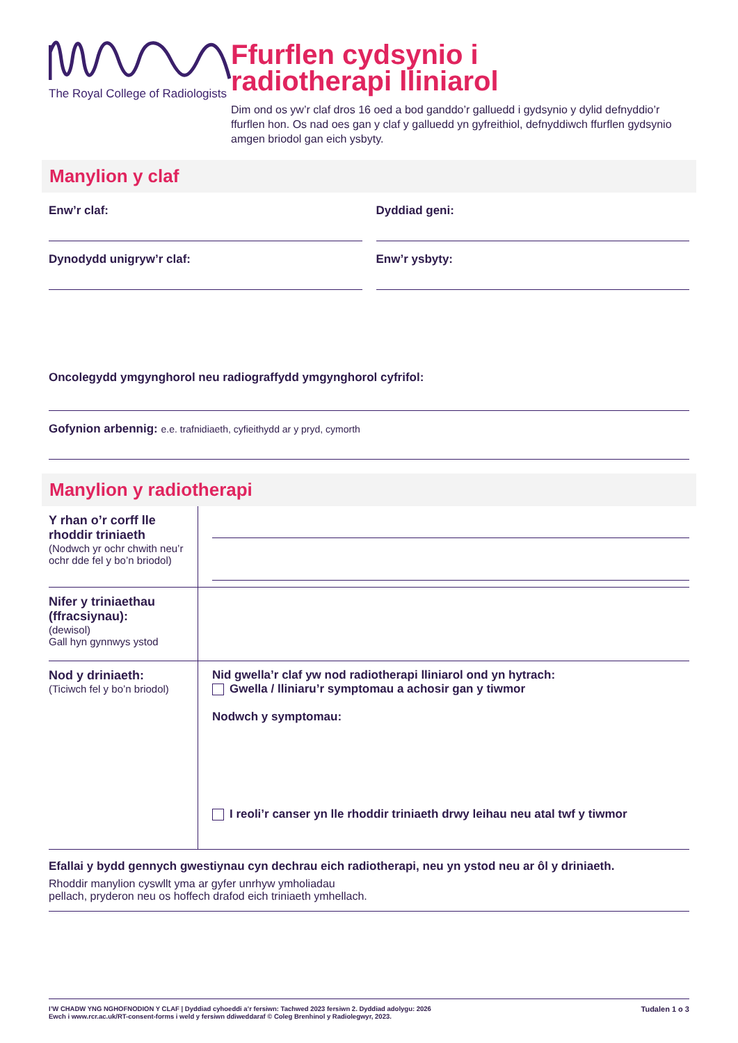The Royal College of Radiologists
Ffurflen cydsynio i
radiotherapi lliniarol
Dim ond os yw’r claf dros 16 oed a bod ganddo’r galluedd i gydsynio y dylid defnyddio’r ffurflen hon. Os nad oes gan y claf y galluedd yn gyfreithiol, defnyddiwch ffurflen gydsynio amgen briodol gan eich ysbyty.
Manylion y claf
Enw’r claf: Dyddiad geni:
Dynodydd unigryw’r claf: Enw’r ysbyty:
Oncolegydd ymgynghorol neu radiograffydd ymgynghorol cyfrifol:
Gofynion arbennig: e.e. trafnidiaeth, cyfieithydd ar y pryd, cymorth
Manylion y radiotherapi
Y rhan o’r corff lle rhoddir triniaeth
(Nodwch yr ochr chwith neu’r ochr dde fel y bo’n briodol)
Nifer y triniaethau (ffracsiynau):
(dewisol)
Gall hyn gynnwys ystod
Nod y driniaeth:
(Ticiwch fel y bo’n briodol)
Nid gwella’r claf yw nod radiotherapi lliniarol ond yn hytrach:
Gwella / lliniaru’r symptomau a achosir gan y tiwmor
Nodwch y symptomau:
I reoli’r canser yn lle rhoddir triniaeth drwy leihau neu atal twf y tiwmor
Efallai y bydd gennych gwestiynau cyn dechrau eich radiotherapi, neu yn ystod neu ar ôl y driniaeth.
Rhoddir manylion cyswllt yma ar gyfer unrhyw ymholiadau
pellach, pryderon neu os hoffech drafod eich triniaeth ymhellach.
I’W CHADW YNG NGHOFNODION Y CLAF | Dyddiad cyhoeddi a’r fersiwn: Tachwed 2023 fersiwn 2. Dyddiad adolygu: 2026
Ewch i www.rcr.ac.uk/RT-consent-forms i weld y fersiwn ddiweddaraf © Coleg Brenhinol y Radiolegwyr, 2023.
Tudalen 1 o 3